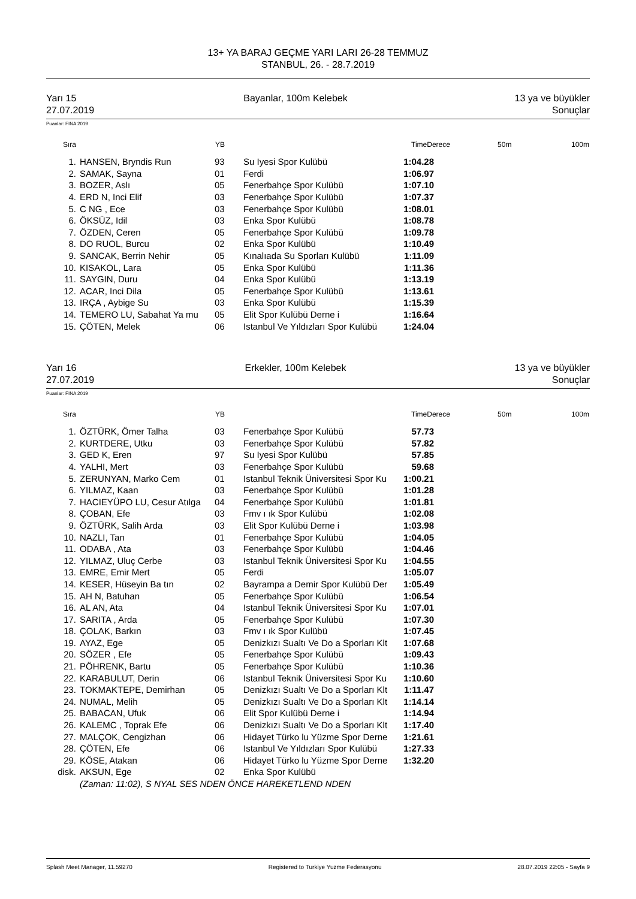13+ YA BARAJ GEÇME YARI LARI 26-28 TEMMUZ
STANBUL, 26. - 28.7.2019
Yarı 15 Bayanlar, 100m Kelebek 13 ya ve büyükler
27.07.2019 Sonuçlar
Puanlar: FINA 2019
| Sıra | | YB | | TimeDerece | | 50m | 100m |
| --- | --- | --- | --- | --- | --- | --- | --- |
| 1. | HANSEN, Bryndis Run | 93 | Su Iyesi Spor Kulübü | 1:04.28 | | | |
| 2. | SAMAK, Sayna | 01 | Ferdi | 1:06.97 | | | |
| 3. | BOZER, Aslı | 05 | Fenerbahçe Spor Kulübü | 1:07.10 | | | |
| 4. | ERD N, Inci Elif | 03 | Fenerbahçe Spor Kulübü | 1:07.37 | | | |
| 5. | C NG , Ece | 03 | Fenerbahçe Spor Kulübü | 1:08.01 | | | |
| 6. | ÖKSÜZ, Idil | 03 | Enka Spor Kulübü | 1:08.78 | | | |
| 7. | ÖZDEN, Ceren | 05 | Fenerbahçe Spor Kulübü | 1:09.78 | | | |
| 8. | DO RUOL, Burcu | 02 | Enka Spor Kulübü | 1:10.49 | | | |
| 9. | SANCAK, Berrin Nehir | 05 | Kınalıada Su Sporları Kulübü | 1:11.09 | | | |
| 10. | KISAKOL, Lara | 05 | Enka Spor Kulübü | 1:11.36 | | | |
| 11. | SAYGIN, Duru | 04 | Enka Spor Kulübü | 1:13.19 | | | |
| 12. | ACAR, Inci Dila | 05 | Fenerbahçe Spor Kulübü | 1:13.61 | | | |
| 13. | IRÇA , Aybige Su | 03 | Enka Spor Kulübü | 1:15.39 | | | |
| 14. | TEMERO LU, Sabahat Ya mu | 05 | Elit Spor Kulübü Derne i | 1:16.64 | | | |
| 15. | ÇÖTEN, Melek | 06 | Istanbul Ve Yıldızları Spor Kulübü | 1:24.04 | | | |
Yarı 16 Erkekler, 100m Kelebek 13 ya ve büyükler
27.07.2019 Sonuçlar
Puanlar: FINA 2019
| Sıra | | YB | | TimeDerece | | 50m | 100m |
| --- | --- | --- | --- | --- | --- | --- | --- |
| 1. | ÖZTÜRK, Ömer Talha | 03 | Fenerbahçe Spor Kulübü | 57.73 | | | |
| 2. | KURTDERE, Utku | 03 | Fenerbahçe Spor Kulübü | 57.82 | | | |
| 3. | GED K, Eren | 97 | Su Iyesi Spor Kulübü | 57.85 | | | |
| 4. | YALHI, Mert | 03 | Fenerbahçe Spor Kulübü | 59.68 | | | |
| 5. | ZERUNYAN, Marko Cem | 01 | Istanbul Teknik Üniversitesi Spor Ku | 1:00.21 | | | |
| 6. | YILMAZ, Kaan | 03 | Fenerbahçe Spor Kulübü | 1:01.28 | | | |
| 7. | HACIEYÜPO LU, Cesur Atılga | 04 | Fenerbahçe Spor Kulübü | 1:01.81 | | | |
| 8. | ÇOBAN, Efe | 03 | Fmv ı ık Spor Kulübü | 1:02.08 | | | |
| 9. | ÖZTÜRK, Salih Arda | 03 | Elit Spor Kulübü Derne i | 1:03.98 | | | |
| 10. | NAZLI, Tan | 01 | Fenerbahçe Spor Kulübü | 1:04.05 | | | |
| 11. | ODABA , Ata | 03 | Fenerbahçe Spor Kulübü | 1:04.46 | | | |
| 12. | YILMAZ, Uluç Cerbe | 03 | Istanbul Teknik Üniversitesi Spor Ku | 1:04.55 | | | |
| 13. | EMRE, Emir Mert | 05 | Ferdi | 1:05.07 | | | |
| 14. | KESER, Hüseyin Ba tın | 02 | Bayrampa a Demir Spor Kulübü Der | 1:05.49 | | | |
| 15. | AH N, Batuhan | 05 | Fenerbahçe Spor Kulübü | 1:06.54 | | | |
| 16. | AL AN, Ata | 04 | Istanbul Teknik Üniversitesi Spor Ku | 1:07.01 | | | |
| 17. | SARITA , Arda | 05 | Fenerbahçe Spor Kulübü | 1:07.30 | | | |
| 18. | ÇOLAK, Barkın | 03 | Fmv ı ık Spor Kulübü | 1:07.45 | | | |
| 19. | AYAZ, Ege | 05 | Denizkızı Sualtı Ve Do a Sporları Klt | 1:07.68 | | | |
| 20. | SÖZER , Efe | 05 | Fenerbahçe Spor Kulübü | 1:09.43 | | | |
| 21. | PÖHRENK, Bartu | 05 | Fenerbahçe Spor Kulübü | 1:10.36 | | | |
| 22. | KARABULUT, Derin | 06 | Istanbul Teknik Üniversitesi Spor Ku | 1:10.60 | | | |
| 23. | TOKMAKTEPE, Demirhan | 05 | Denizkızı Sualtı Ve Do a Sporları Klt | 1:11.47 | | | |
| 24. | NUMAL, Melih | 05 | Denizkızı Sualtı Ve Do a Sporları Klt | 1:14.14 | | | |
| 25. | BABACAN, Ufuk | 06 | Elit Spor Kulübü Derne i | 1:14.94 | | | |
| 26. | KALEMC , Toprak Efe | 06 | Denizkızı Sualtı Ve Do a Sporları Klt | 1:17.40 | | | |
| 27. | MALÇOK, Cengizhan | 06 | Hidayet Türko lu Yüzme Spor Derne | 1:21.61 | | | |
| 28. | ÇÖTEN, Efe | 06 | Istanbul Ve Yıldızları Spor Kulübü | 1:27.33 | | | |
| 29. | KÖSE, Atakan | 06 | Hidayet Türko lu Yüzme Spor Derne | 1:32.20 | | | |
| disk. | AKSUN, Ege | 02 | Enka Spor Kulübü | | | | |
| | (Zaman: 11:02), S NYAL SES NDEN ÖNCE HAREKETLEND NDEN | | | | | | |
Splash Meet Manager, 11.59270 Registered to Turkiye Yuzme Federasyonu 28.07.2019 22:05 - Sayfa 9